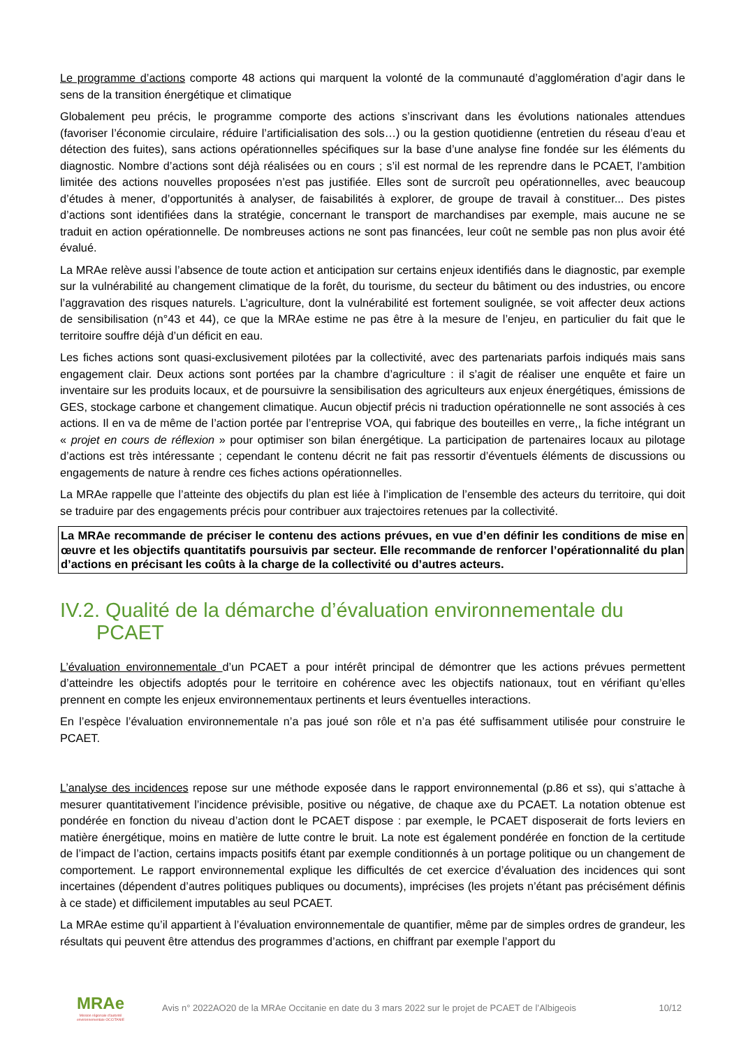Le programme d’actions comporte 48 actions qui marquent la volonté de la communauté d’agglomération d’agir dans le sens de la transition énergétique et climatique
Globalement peu précis, le programme comporte des actions s’inscrivant dans les évolutions nationales attendues (favoriser l’économie circulaire, réduire l’artificialisation des sols…) ou la gestion quotidienne (entretien du réseau d’eau et détection des fuites), sans actions opérationnelles spécifiques sur la base d’une analyse fine fondée sur les éléments du diagnostic. Nombre d’actions sont déjà réalisées ou en cours ; s’il est normal de les reprendre dans le PCAET, l’ambition limitée des actions nouvelles proposées n’est pas justifiée. Elles sont de surcroît peu opérationnelles, avec beaucoup d’études à mener, d’opportunités à analyser, de faisabilités à explorer, de groupe de travail à constituer... Des pistes d’actions sont identifiées dans la stratégie, concernant le transport de marchandises par exemple, mais aucune ne se traduit en action opérationnelle. De nombreuses actions ne sont pas financées, leur coût ne semble pas non plus avoir été évalué.
La MRAe relève aussi l’absence de toute action et anticipation sur certains enjeux identifiés dans le diagnostic, par exemple sur la vulnérabilité au changement climatique de la forêt, du tourisme, du secteur du bâtiment ou des industries, ou encore l’aggravation des risques naturels. L’agriculture, dont la vulnérabilité est fortement soulignée, se voit affecter deux actions de sensibilisation (n°43 et 44), ce que la MRAe estime ne pas être à la mesure de l’enjeu, en particulier du fait que le territoire souffre déjà d’un déficit en eau.
Les fiches actions sont quasi-exclusivement pilotées par la collectivité, avec des partenariats parfois indiqués mais sans engagement clair. Deux actions sont portées par la chambre d’agriculture : il s’agit de réaliser une enquête et faire un inventaire sur les produits locaux, et de poursuivre la sensibilisation des agriculteurs aux enjeux énergétiques, émissions de GES, stockage carbone et changement climatique. Aucun objectif précis ni traduction opérationnelle ne sont associés à ces actions. Il en va de même de l’action portée par l’entreprise VOA, qui fabrique des bouteilles en verre,, la fiche intégrant un « projet en cours de réflexion » pour optimiser son bilan énergétique. La participation de partenaires locaux au pilotage d’actions est très intéressante ; cependant le contenu décrit ne fait pas ressortir d’éventuels éléments de discussions ou engagements de nature à rendre ces fiches actions opérationnelles.
La MRAe rappelle que l’atteinte des objectifs du plan est liée à l’implication de l’ensemble des acteurs du territoire, qui doit se traduire par des engagements précis pour contribuer aux trajectoires retenues par la collectivité.
La MRAe recommande de préciser le contenu des actions prévues, en vue d’en définir les conditions de mise en œuvre et les objectifs quantitatifs poursuivis par secteur. Elle recommande de renforcer l’opérationnalité du plan d’actions en précisant les coûts à la charge de la collectivité ou d’autres acteurs.
IV.2. Qualité de la démarche d’évaluation environnementale du
PCAET
L’évaluation environnementale d’un PCAET a pour intérêt principal de démontrer que les actions prévues permettent d’atteindre les objectifs adoptés pour le territoire en cohérence avec les objectifs nationaux, tout en vérifiant qu’elles prennent en compte les enjeux environnementaux pertinents et leurs éventuelles interactions.
En l’espèce l’évaluation environnementale n’a pas joué son rôle et n’a pas été suffisamment utilisée pour construire le PCAET.
L’analyse des incidences repose sur une méthode exposée dans le rapport environnemental (p.86 et ss), qui s’attache à mesurer quantitativement l’incidence prévisible, positive ou négative, de chaque axe du PCAET. La notation obtenue est pondérée en fonction du niveau d’action dont le PCAET dispose : par exemple, le PCAET disposerait de forts leviers en matière énergétique, moins en matière de lutte contre le bruit. La note est également pondérée en fonction de la certitude de l’impact de l’action, certains impacts positifs étant par exemple conditionnés à un portage politique ou un changement de comportement. Le rapport environnemental explique les difficultés de cet exercice d’évaluation des incidences qui sont incertaines (dépendent d’autres politiques publiques ou documents), imprécises (les projets n’étant pas précisément définis à ce stade) et difficilement imputables au seul PCAET.
La MRAe estime qu’il appartient à l’évaluation environnementale de quantifier, même par de simples ordres de grandeur, les résultats qui peuvent être attendus des programmes d’actions, en chiffrant par exemple l’apport du
MRAe
Mission régionale d'autorité environnementale OCCITANIE
Avis n° 2022AO20 de la MRAe Occitanie en date du 3 mars 2022 sur le projet de PCAET de l’Albigeois
10/12